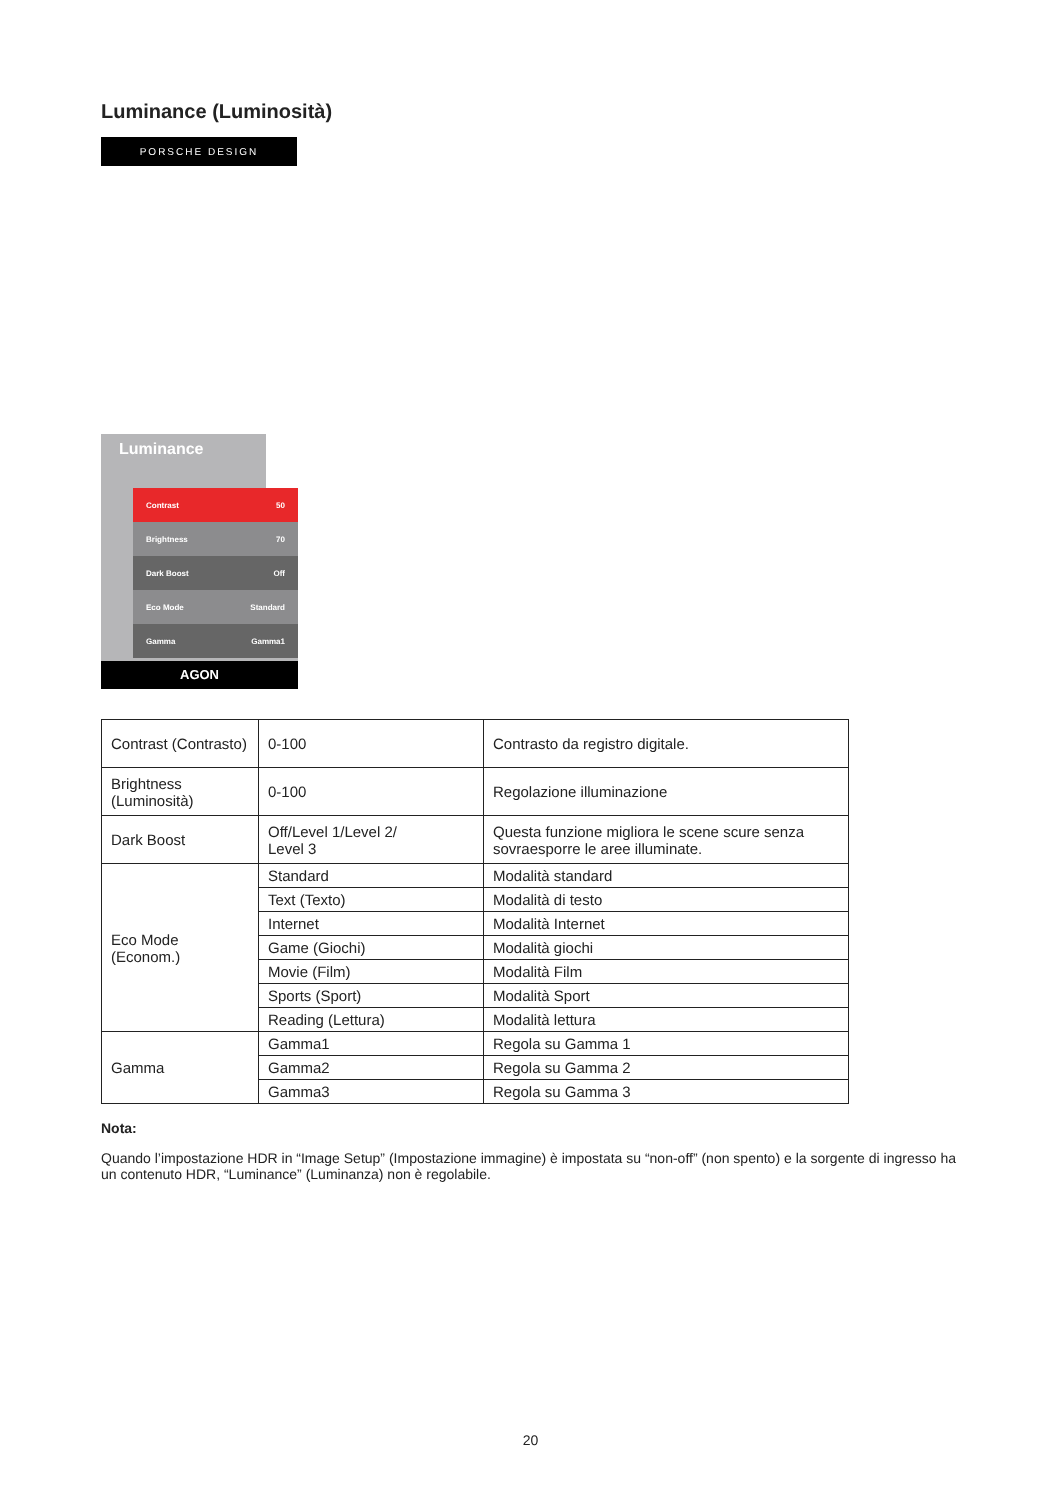Luminance (Luminosità)
PORSCHE DESIGN
Luminance
Contrast 50
Brightness 70
Dark Boost Off
Eco Mode Standard
Gamma Gamma1
AGON
| Contrast (Contrasto) | 0-100 | Contrasto da registro digitale. |
| Brightness (Luminosità) | 0-100 | Regolazione illuminazione |
| Dark Boost | Off/Level 1/Level 2/ Level 3 | Questa funzione migliora le scene scure senza sovraesporre le aree illuminate. |
| Eco Mode (Econom.) | Standard | Modalità standard |
| | Text (Texto) | Modalità di testo |
| | Internet | Modalità Internet |
| | Game (Giochi) | Modalità giochi |
| | Movie (Film) | Modalità Film |
| | Sports (Sport) | Modalità Sport |
| | Reading (Lettura) | Modalità lettura |
| Gamma | Gamma1 | Regola su Gamma 1 |
| | Gamma2 | Regola su Gamma 2 |
| | Gamma3 | Regola su Gamma 3 |
Nota:
Quando l’impostazione HDR in “Image Setup” (Impostazione immagine) è impostata su “non-off” (non spento) e la sorgente di ingresso ha un contenuto HDR, “Luminance” (Luminanza) non è regolabile.
20